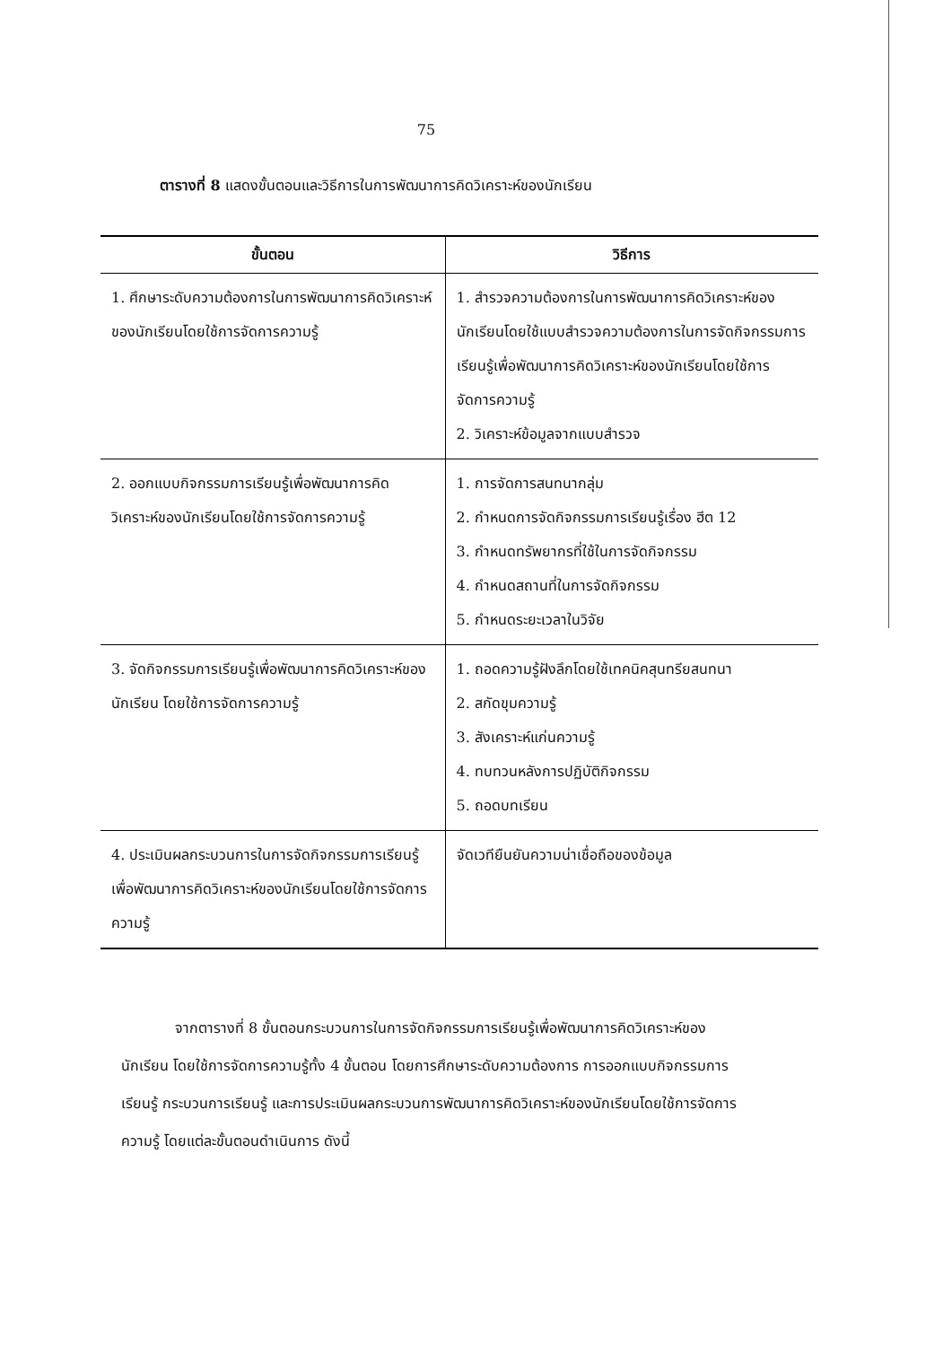75
ตารางที่ 8 แสดงขั้นตอนและวิธีการในการพัฒนาการคิดวิเคราะห์ของนักเรียน
| ขั้นตอน | วิธีการ |
| --- | --- |
| 1. ศึกษาระดับความต้องการในการพัฒนาการคิดวิเคราะห์ของนักเรียนโดยใช้การจัดการความรู้ | 1. สำรวจความต้องการในการพัฒนาการคิดวิเคราะห์ของนักเรียนโดยใช้แบบสำรวจความต้องการในการจัดกิจกรรมการเรียนรู้เพื่อพัฒนาการคิดวิเคราะห์ของนักเรียนโดยใช้การจัดการความรู้ 2. วิเคราะห์ข้อมูลจากแบบสำรวจ |
| 2. ออกแบบกิจกรรมการเรียนรู้เพื่อพัฒนาการคิดวิเคราะห์ของนักเรียนโดยใช้การจัดการความรู้ | 1. การจัดการสนทนากลุ่ม 2. กำหนดการจัดกิจกรรมการเรียนรู้เรื่อง ฮีต 12 3. กำหนดทรัพยากรที่ใช้ในการจัดกิจกรรม 4. กำหนดสถานที่ในการจัดกิจกรรม 5. กำหนดระยะเวลาในวิจัย |
| 3. จัดกิจกรรมการเรียนรู้เพื่อพัฒนาการคิดวิเคราะห์ของนักเรียน โดยใช้การจัดการความรู้ | 1. ถอดความรู้ฝังลึกโดยใช้เทคนิคสุนทรียสนทนา 2. สกัดขุมความรู้ 3. สังเคราะห์แก่นความรู้ 4. ทบทวนหลังการปฏิบัติกิจกรรม 5. ถอดบทเรียน |
| 4. ประเมินผลกระบวนการในการจัดกิจกรรมการเรียนรู้เพื่อพัฒนาการคิดวิเคราะห์ของนักเรียนโดยใช้การจัดการความรู้ | จัดเวทียืนยันความน่าเชื่อถือของข้อมูล |
จากตารางที่ 8 ขั้นตอนกระบวนการในการจัดกิจกรรมการเรียนรู้เพื่อพัฒนาการคิดวิเคราะห์ของนักเรียน โดยใช้การจัดการความรู้ทั้ง 4 ขั้นตอน โดยการศึกษาระดับความต้องการ การออกแบบกิจกรรมการเรียนรู้ กระบวนการเรียนรู้ และการประเมินผลกระบวนการพัฒนาการคิดวิเคราะห์ของนักเรียนโดยใช้การจัดการความรู้ โดยแต่ละขั้นตอนดำเนินการ ดังนี้